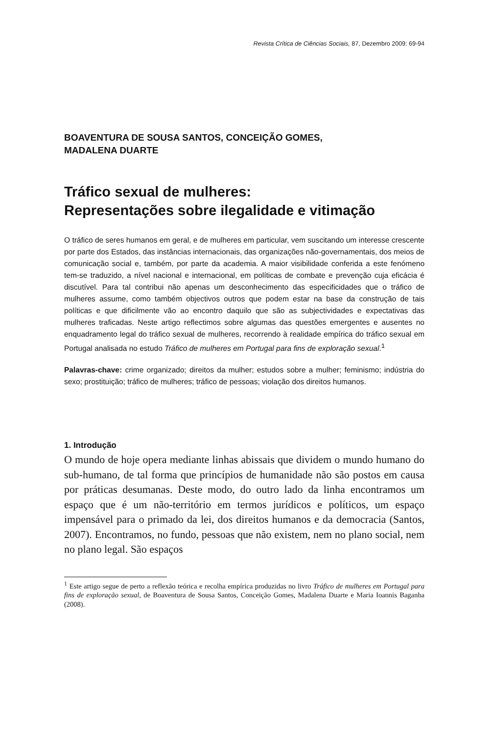Revista Crítica de Ciências Sociais, 87, Dezembro 2009: 69-94
BOAVENTURA DE SOUSA SANTOS, CONCEIÇÃO GOMES,
MADALENA DUARTE
Tráfico sexual de mulheres:
Representações sobre ilegalidade e vitimação
O tráfico de seres humanos em geral, e de mulheres em particular, vem suscitando um interesse crescente por parte dos Estados, das instâncias internacionais, das organizações não-governamentais, dos meios de comunicação social e, também, por parte da academia. A maior visibilidade conferida a este fenómeno tem-se traduzido, a nível nacional e internacional, em políticas de combate e prevenção cuja eficácia é discutível. Para tal contribui não apenas um desconhecimento das especificidades que o tráfico de mulheres assume, como também objectivos outros que podem estar na base da construção de tais políticas e que dificilmente vão ao encontro daquilo que são as subjectividades e expectativas das mulheres traficadas. Neste artigo reflectimos sobre algumas das questões emergentes e ausentes no enquadramento legal do tráfico sexual de mulheres, recorrendo à realidade empírica do tráfico sexual em Portugal analisada no estudo Tráfico de mulheres em Portugal para fins de exploração sexual.<sup>1</sup>
Palavras-chave: crime organizado; direitos da mulher; estudos sobre a mulher; feminismo; indústria do sexo; prostituição; tráfico de mulheres; tráfico de pessoas; violação dos direitos humanos.
1. Introdução
O mundo de hoje opera mediante linhas abissais que dividem o mundo humano do sub-humano, de tal forma que princípios de humanidade não são postos em causa por práticas desumanas. Deste modo, do outro lado da linha encontramos um espaço que é um não-território em termos jurídicos e políticos, um espaço impensável para o primado da lei, dos direitos humanos e da democracia (Santos, 2007). Encontramos, no fundo, pessoas que não existem, nem no plano social, nem no plano legal. São espaços
<sup>1</sup> Este artigo segue de perto a reflexão teórica e recolha empírica produzidas no livro Tráfico de mulheres em Portugal para fins de exploração sexual, de Boaventura de Sousa Santos, Conceição Gomes, Madalena Duarte e Maria Ioannis Baganha (2008).